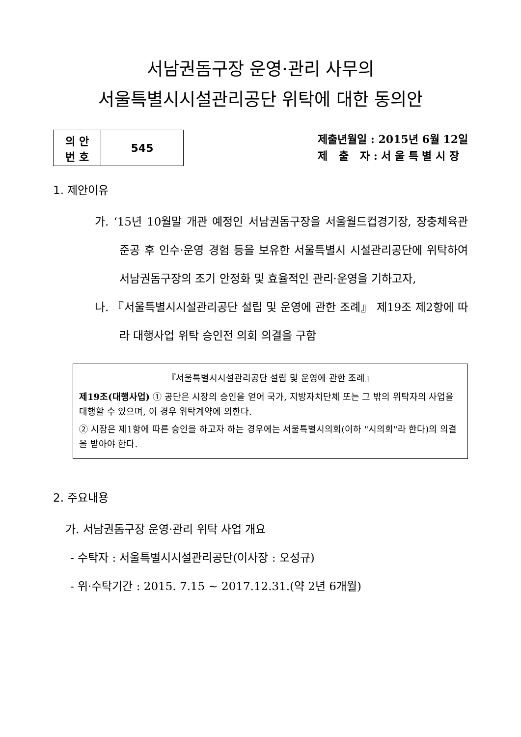서남권돔구장 운영·관리 사무의
서울특별시시설관리공단 위탁에 대한 동의안
| 의 안 번 호 | 545 |
제출년월일 : 2015년 6월 12일
제 출 자 : 서 울 특 별 시 장
1. 제안이유
가. ‘15년 10월말 개관 예정인 서남권돔구장을 서울월드컵경기장, 장충체육관 준공 후 인수·운영 경험 등을 보유한 서울특별시 시설관리공단에 위탁하여 서남권돔구장의 조기 안정화 및 효율적인 관리·운영을 기하고자,
나. 『서울특별시시설관리공단 설립 및 운영에 관한 조례』 제19조 제2항에 따라 대행사업 위탁 승인전 의회 의결을 구함
『서울특별시시설관리공단 설립 및 운영에 관한 조례』
제19조(대행사업) ① 공단은 시장의 승인을 얻어 국가, 지방자치단체 또는 그 밖의 위탁자의 사업을 대행할 수 있으며, 이 경우 위탁계약에 의한다.
② 시장은 제1항에 따른 승인을 하고자 하는 경우에는 서울특별시의회(이하 "시의회"라 한다)의 의결을 받아야 한다.
2. 주요내용
가. 서남권돔구장 운영·관리 위탁 사업 개요
- 수탁자 : 서울특별시시설관리공단(이사장 : 오성규)
- 위·수탁기간 : 2015. 7.15 ~ 2017.12.31.(약 2년 6개월)